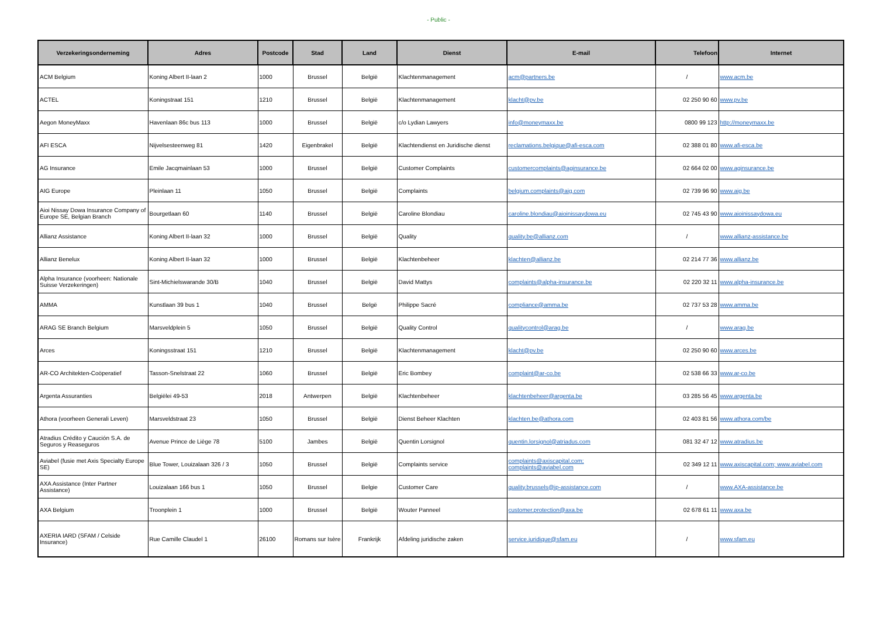- Public -
| Verzekeringsonderneming | Adres | Postcode | Stad | Land | Dienst | E-mail | Telefoon | Internet |
| --- | --- | --- | --- | --- | --- | --- | --- | --- |
| ACM Belgium | Koning Albert II-laan 2 | 1000 | Brussel | België | Klachtenmanagement | acm@partners.be | / | www.acm.be |
| ACTEL | Koningstraat 151 | 1210 | Brussel | België | Klachtenmanagement | klacht@pv.be | 02 250 90 60 | www.pv.be |
| Aegon MoneyMaxx | Havenlaan 86c bus 113 | 1000 | Brussel | België | c/o Lydian Lawyers | info@moneymaxx.be | 0800 99 123 | http://moneymaxx.be |
| AFI ESCA | Nijvelsesteenweg 81 | 1420 | Eigenbrakel | België | Klachtendienst en Juridische dienst | reclamations.belgique@afi-esca.com | 02 388 01 80 | www.afi-esca.be |
| AG Insurance | Emile Jacqmainlaan 53 | 1000 | Brussel | België | Customer Complaints | customercomplaints@aginsurance.be | 02 664 02 00 | www.aginsurance.be |
| AIG Europe | Pleinlaan 11 | 1050 | Brussel | België | Complaints | belgium.complaints@aig.com | 02 739 96 90 | www.aig.be |
| Aioi Nissay Dowa Insurance Company of Europe SE, Belgian Branch | Bourgetlaan 60 | 1140 | Brussel | België | Caroline Blondiau | caroline.blondiau@aioinissaydowa.eu | 02 745 43 90 | www.aioinissaydowa.eu |
| Allianz Assistance | Koning Albert II-laan 32 | 1000 | Brussel | België | Quality | quality.be@allianz.com | / | www.allianz-assistance.be |
| Allianz Benelux | Koning Albert II-laan 32 | 1000 | Brussel | België | Klachtenbeheer | klachten@allianz.be | 02 214 77 36 | www.allianz.be |
| Alpha Insurance (voorheen: Nationale Suisse Verzekeringen) | Sint-Michielswarande 30/B | 1040 | Brussel | België | David Mattys | complaints@alpha-insurance.be | 02 220 32 11 | www.alpha-insurance.be |
| AMMA | Kunstlaan 39 bus 1 | 1040 | Brussel | Belgë | Philippe Sacré | compliance@amma.be | 02 737 53 28 | www.amma.be |
| ARAG SE Branch Belgium | Marsveldplein 5 | 1050 | Brussel | België | Quality Control | qualitycontrol@arag.be | / | www.arag.be |
| Arces | Koningsstraat 151 | 1210 | Brussel | België | Klachtenmanagement | klacht@pv.be | 02 250 90 60 | www.arces.be |
| AR-CO Architekten-Coöperatief | Tasson-Snelstraat 22 | 1060 | Brussel | België | Eric Bombey | complaint@ar-co.be | 02 538 66 33 | www.ar-co.be |
| Argenta Assuranties | Belgiëlei 49-53 | 2018 | Antwerpen | België | Klachtenbeheer | klachtenbeheer@argenta.be | 03 285 56 45 | www.argenta.be |
| Athora (voorheen Generali Leven) | Marsveldstraat 23 | 1050 | Brussel | België | Dienst Beheer Klachten | klachten.be@athora.com | 02 403 81 56 | www.athora.com/be |
| Atradius Crédito y Caución S.A. de Seguros y Reaseguros | Avenue Prince de Liège 78 | 5100 | Jambes | België | Quentin Lorsignol | quentin.lorsignol@atriadus.com | 081 32 47 12 | www.atradius.be |
| Aviabel (fusie met Axis Specialty Europe SE) | Blue Tower, Louizalaan 326 / 3 | 1050 | Brussel | België | Complaints service | complaints@axiscapital.com; complaints@aviabel.com | 02 349 12 11 | www.axiscapital.com; www.aviabel.com |
| AXA Assistance (Inter Partner Assistance) | Louizalaan 166 bus 1 | 1050 | Brussel | Belgie | Customer Care | quality.brussels@ip-assistance.com | / | www.AXA-assistance.be |
| AXA Belgium | Troonplein 1 | 1000 | Brussel | België | Wouter Panneel | customer.protection@axa.be | 02 678 61 11 | www.axa.be |
| AXERIA IARD (SFAM / Celside Insurance) | Rue Camille Claudel 1 | 26100 | Romans sur Isère | Frankrijk | Afdeling juridische zaken | service.juridique@sfam.eu | / | www.sfam.eu |